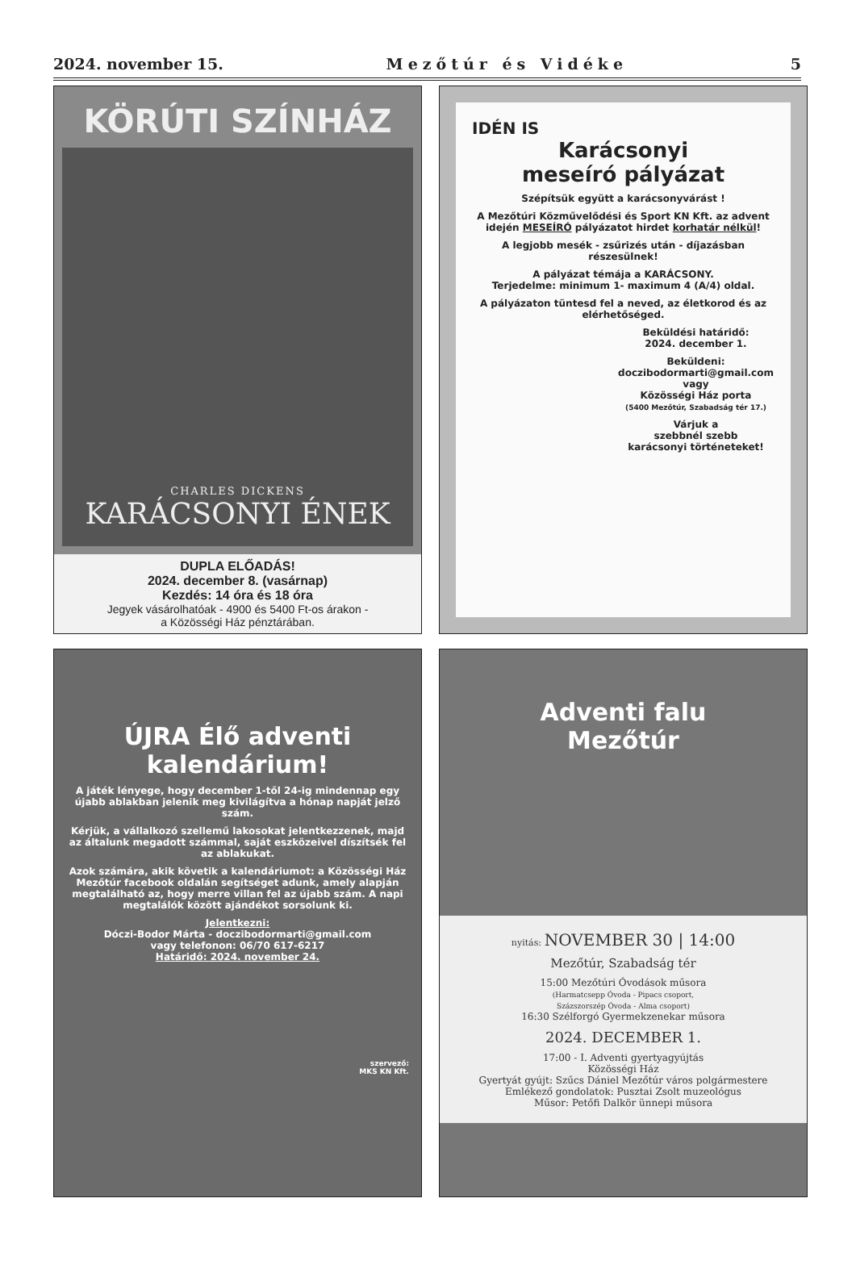2024. november 15. Mezőtúr és Vidéke 5
KÖRÚTI SZÍNHÁZ
CHARLES DICKENS
KARÁCSONYI ÉNEK
DUPLA ELŐADÁS!
2024. december 8. (vasárnap)
Kezdés: 14 óra és 18 óra
Jegyek vásárolhatóak - 4900 és 5400 Ft-os árakon -
a Közösségi Ház pénztárában.
IDÉN IS
Karácsonyi
meseíró pályázat
Szépítsük együtt a karácsonyvárást !
A Mezőtúri Közművelődési és Sport KN Kft. az advent idején MESEÍRÓ pályázatot hirdet korhatár nélkül!
A legjobb mesék - zsűrizés után - díjazásban részesülnek!
A pályázat témája a KARÁCSONY.
Terjedelme: minimum 1- maximum 4 (A/4) oldal.
A pályázaton tüntesd fel a neved, az életkorod és az elérhetőséged.
Beküldési határidő:
2024. december 1.
Beküldeni:
doczibodormarti@gmail.com
vagy
Közösségi Ház porta
(5400 Mezőtúr, Szabadság tér 17.)
Várjuk a
szebbnél szebb
karácsonyi történeteket!
ÚJRA Élő adventi
kalendárium!
A játék lényege, hogy december 1-től 24-ig mindennap egy újabb ablakban jelenik meg kivilágítva a hónap napját jelző szám.
Kérjük, a vállalkozó szellemű lakosokat jelentkezzenek, majd az általunk megadott számmal, saját eszközeivel díszítsék fel az ablakukat.
Azok számára, akik követik a kalendáriumot: a Közösségi Ház Mezőtúr facebook oldalán segítséget adunk, amely alapján megtalálható az, hogy merre villan fel az újabb szám. A napi megtalálók között ajándékot sorsolunk ki.
Jelentkezni:
Dóczi-Bodor Márta - doczibodormarti@gmail.com
vagy telefonon: 06/70 617-6217
Határidő: 2024. november 24.
szervező:
MKS KN Kft.
Adventi falu
Mezőtúr
nyitás: NOVEMBER 30 | 14:00
Mezőtúr, Szabadság tér
15:00 Mezőtúri Óvodások műsora
(Harmatcsepp Óvoda - Pipacs csoport,
Százszorszép Óvoda - Alma csoport)
16:30 Szélforgó Gyermekzenekar műsora
2024. DECEMBER 1.
17:00 - I. Adventi gyertyagyújtás
Közösségi Ház
Gyertyát gyújt: Szűcs Dániel Mezőtúr város polgármestere
Emlékező gondolatok: Pusztai Zsolt muzeológus
Műsor: Petőfi Dalkör ünnepi műsora